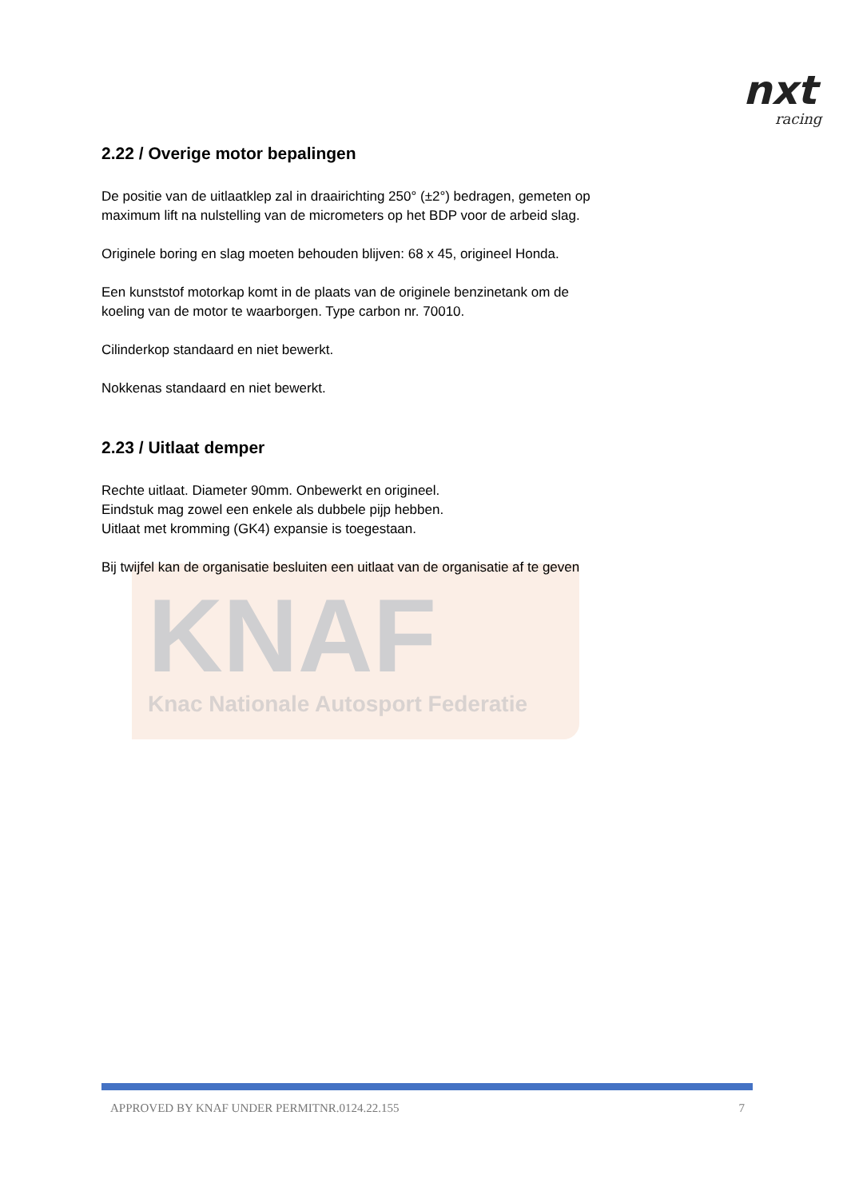nxt
racing
KNAF
Knac Nationale Autosport Federatie
2.22 / Overige motor bepalingen
De positie van de uitlaatklep zal in draairichting 250° (±2°) bedragen, gemeten op maximum lift na nulstelling van de micrometers op het BDP voor de arbeid slag.
Originele boring en slag moeten behouden blijven: 68 x 45, origineel Honda.
Een kunststof motorkap komt in de plaats van de originele benzinetank om de koeling van de motor te waarborgen. Type carbon nr. 70010.
Cilinderkop standaard en niet bewerkt.
Nokkenas standaard en niet bewerkt.
2.23 / Uitlaat demper
Rechte uitlaat. Diameter 90mm. Onbewerkt en origineel.
Eindstuk mag zowel een enkele als dubbele pijp hebben.
Uitlaat met kromming (GK4) expansie is toegestaan.
Bij twijfel kan de organisatie besluiten een uitlaat van de organisatie af te geven
APPROVED BY KNAF UNDER PERMITNR.0124.22.155 7